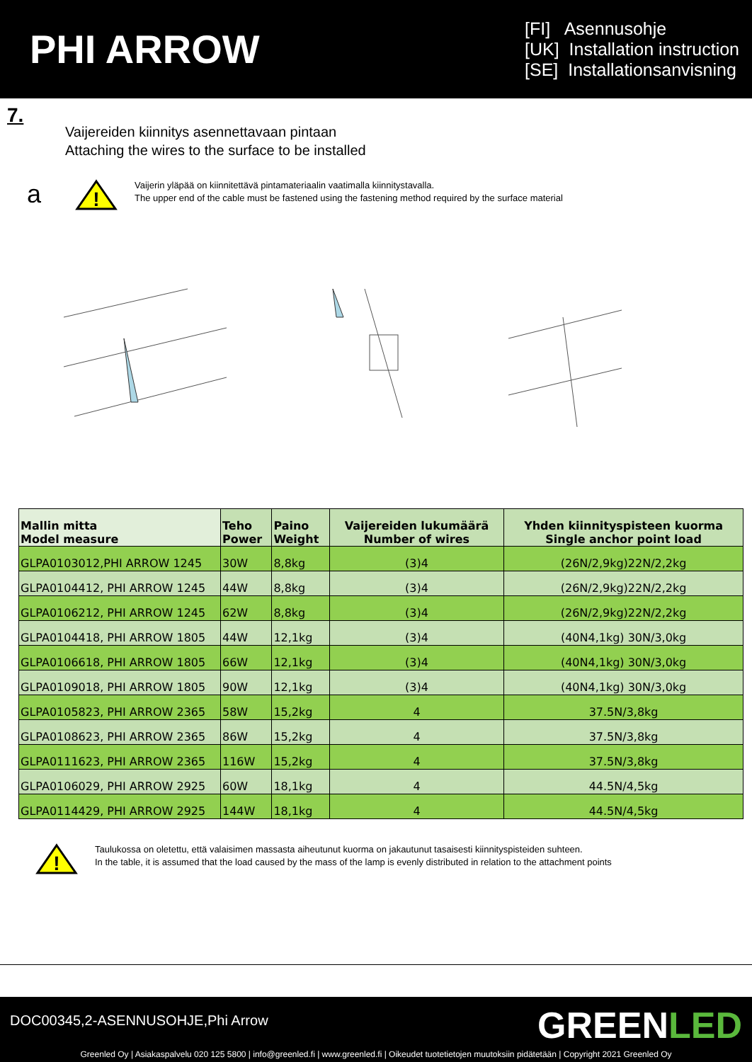PHI ARROW
[FI] Asennusohje
[UK] Installation instruction
[SE] Installationsanvisning
7.
Vaijereiden kiinnitys asennettavaan pintaan
Attaching the wires to the surface to be installed
a
!
Vaijerin yläpää on kiinnitettävä pintamateriaalin vaatimalla kiinnitystavalla.
The upper end of the cable must be fastened using the fastening method required by the surface material
| Mallin mitta Model measure | Teho Power | Paino Weight | Vaijereiden lukumäärä Number of wires | Yhden kiinnityspisteen kuorma Single anchor point load |
| --- | --- | --- | --- | --- |
| GLPA0103012,PHI ARROW 1245 | 30W | 8,8kg | (3)4 | (26N/2,9kg)22N/2,2kg |
| GLPA0104412, PHI ARROW 1245 | 44W | 8,8kg | (3)4 | (26N/2,9kg)22N/2,2kg |
| GLPA0106212, PHI ARROW 1245 | 62W | 8,8kg | (3)4 | (26N/2,9kg)22N/2,2kg |
| GLPA0104418, PHI ARROW 1805 | 44W | 12,1kg | (3)4 | (40N4,1kg) 30N/3,0kg |
| GLPA0106618, PHI ARROW 1805 | 66W | 12,1kg | (3)4 | (40N4,1kg) 30N/3,0kg |
| GLPA0109018, PHI ARROW 1805 | 90W | 12,1kg | (3)4 | (40N4,1kg) 30N/3,0kg |
| GLPA0105823, PHI ARROW 2365 | 58W | 15,2kg | 4 | 37.5N/3,8kg |
| GLPA0108623, PHI ARROW 2365 | 86W | 15,2kg | 4 | 37.5N/3,8kg |
| GLPA0111623, PHI ARROW 2365 | 116W | 15,2kg | 4 | 37.5N/3,8kg |
| GLPA0106029, PHI ARROW 2925 | 60W | 18,1kg | 4 | 44.5N/4,5kg |
| GLPA0114429, PHI ARROW 2925 | 144W | 18,1kg | 4 | 44.5N/4,5kg |
!
Taulukossa on oletettu, että valaisimen massasta aiheutunut kuorma on jakautunut tasaisesti kiinnityspisteiden suhteen.
In the table, it is assumed that the load caused by the mass of the lamp is evenly distributed in relation to the attachment points
DOC00345,2-ASENNUSOHJE,Phi Arrow GREENLED
Greenled Oy | Asiakaspalvelu 020 125 5800 | info@greenled.fi | www.greenled.fi | Oikeudet tuotetietojen muutoksiin pidätetään | Copyright 2021 Greenled Oy